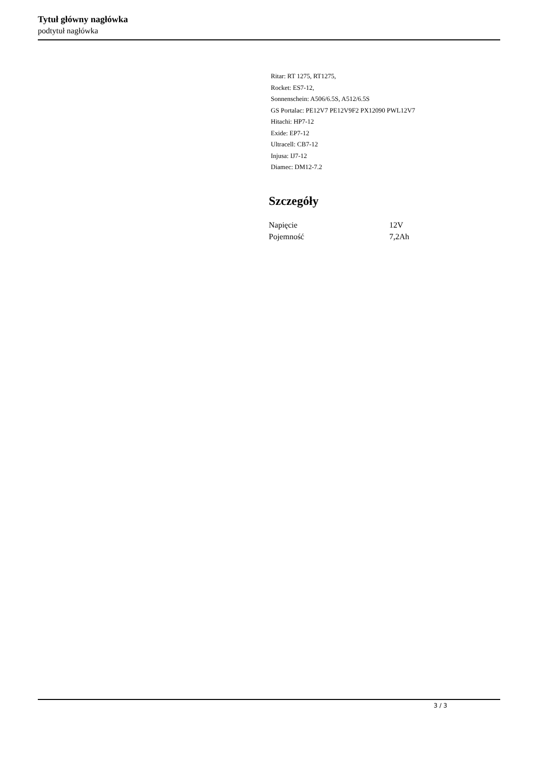Tytuł główny nagłówka
podtytuł nagłówka
Ritar: RT 1275, RT1275,
Rocket: ES7-12,
Sonnenschein: A506/6.5S, A512/6.5S
GS Portalac: PE12V7 PE12V9F2 PX12090 PWL12V7
Hitachi: HP7-12
Exide: EP7-12
Ultracell: CB7-12
Injusa: IJ7-12
Diamec: DM12-7.2
Szczegóły
| Napięcie | 12V |
| Pojemność | 7,2Ah |
3 / 3